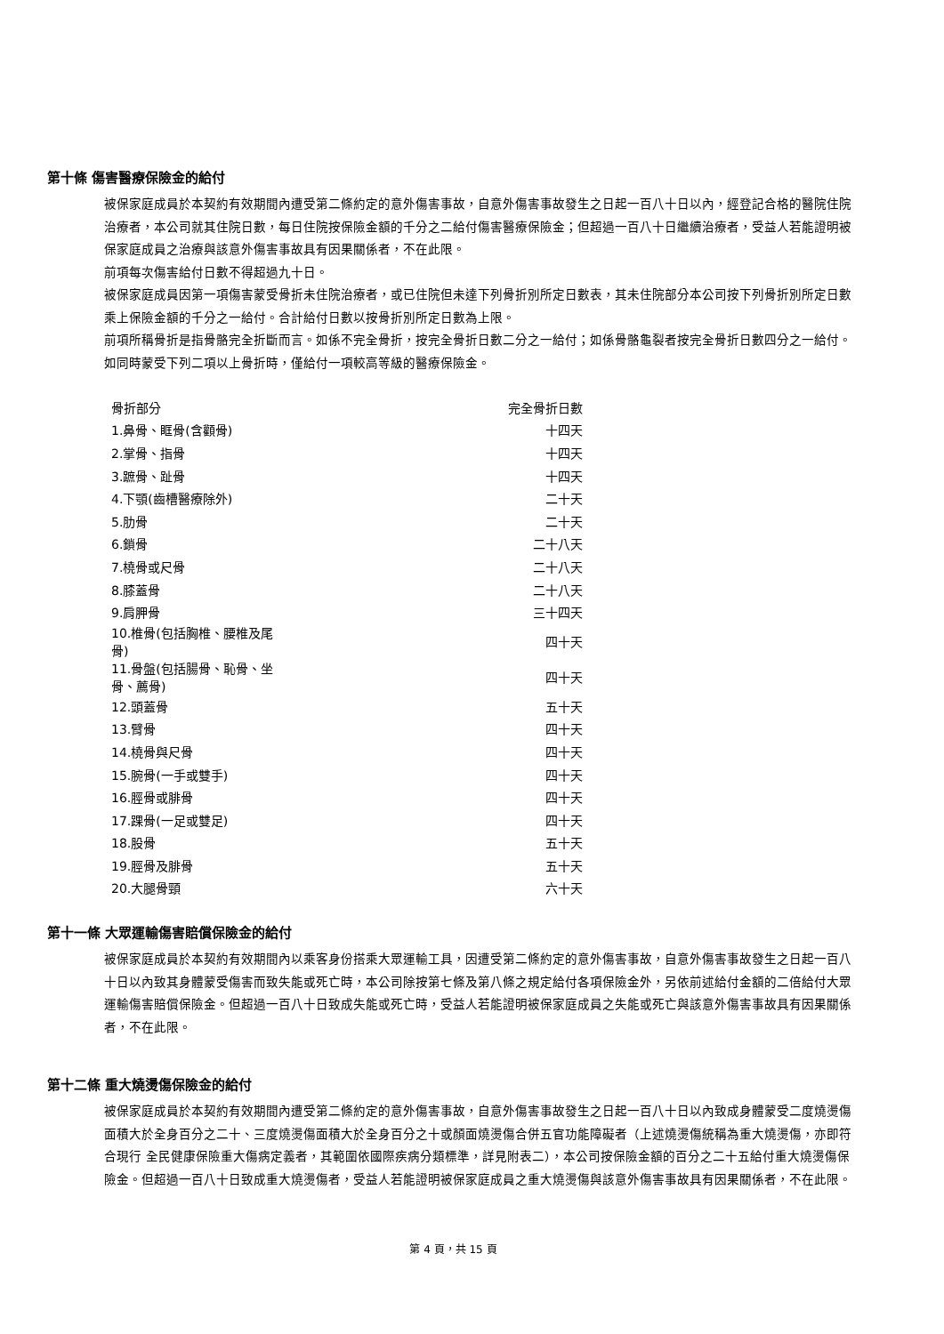第十條 傷害醫療保險金的給付
被保家庭成員於本契約有效期間內遭受第二條約定的意外傷害事故，自意外傷害事故發生之日起一百八十日以內，經登記合格的醫院住院治療者，本公司就其住院日數，每日住院按保險金額的千分之二給付傷害醫療保險金；但超過一百八十日繼續治療者，受益人若能證明被保家庭成員之治療與該意外傷害事故具有因果關係者，不在此限。
前項每次傷害給付日數不得超過九十日。
被保家庭成員因第一項傷害蒙受骨折未住院治療者，或已住院但未達下列骨折別所定日數表，其未住院部分本公司按下列骨折別所定日數乘上保險金額的千分之一給付。合計給付日數以按骨折別所定日數為上限。
前項所稱骨折是指骨骼完全折斷而言。如係不完全骨折，按完全骨折日數二分之一給付；如係骨骼龜裂者按完全骨折日數四分之一給付。如同時蒙受下列二項以上骨折時，僅給付一項較高等級的醫療保險金。
| 骨折部分 | 完全骨折日數 |
| --- | --- |
| 1.鼻骨、眶骨(含顴骨) | 十四天 |
| 2.掌骨、指骨 | 十四天 |
| 3.蹠骨、趾骨 | 十四天 |
| 4.下顎(齒槽醫療除外) | 二十天 |
| 5.肋骨 | 二十天 |
| 6.鎖骨 | 二十八天 |
| 7.橈骨或尺骨 | 二十八天 |
| 8.膝蓋骨 | 二十八天 |
| 9.肩胛骨 | 三十四天 |
| 10.椎骨(包括胸椎、腰椎及尾骨) | 四十天 |
| 11.骨盤(包括腸骨、恥骨、坐骨、薦骨) | 四十天 |
| 12.頭蓋骨 | 五十天 |
| 13.臂骨 | 四十天 |
| 14.橈骨與尺骨 | 四十天 |
| 15.腕骨(一手或雙手) | 四十天 |
| 16.脛骨或腓骨 | 四十天 |
| 17.踝骨(一足或雙足) | 四十天 |
| 18.股骨 | 五十天 |
| 19.脛骨及腓骨 | 五十天 |
| 20.大腿骨頸 | 六十天 |
第十一條 大眾運輸傷害賠償保險金的給付
被保家庭成員於本契約有效期間內以乘客身份搭乘大眾運輸工具，因遭受第二條約定的意外傷害事故，自意外傷害事故發生之日起一百八十日以內致其身體蒙受傷害而致失能或死亡時，本公司除按第七條及第八條之規定給付各項保險金外，另依前述給付金額的二倍給付大眾運輸傷害賠償保險金。但超過一百八十日致成失能或死亡時，受益人若能證明被保家庭成員之失能或死亡與該意外傷害事故具有因果關係者，不在此限。
第十二條 重大燒燙傷保險金的給付
被保家庭成員於本契約有效期間內遭受第二條約定的意外傷害事故，自意外傷害事故發生之日起一百八十日以內致成身體蒙受二度燒燙傷面積大於全身百分之二十、三度燒燙傷面積大於全身百分之十或顏面燒燙傷合併五官功能障礙者（上述燒燙傷統稱為重大燒燙傷，亦即符合現行 全民健康保險重大傷病定義者，其範圍依國際疾病分類標準，詳見附表二），本公司按保險金額的百分之二十五給付重大燒燙傷保險金。但超過一百八十日致成重大燒燙傷者，受益人若能證明被保家庭成員之重大燒燙傷與該意外傷害事故具有因果關係者，不在此限。
第 4 頁，共 15 頁